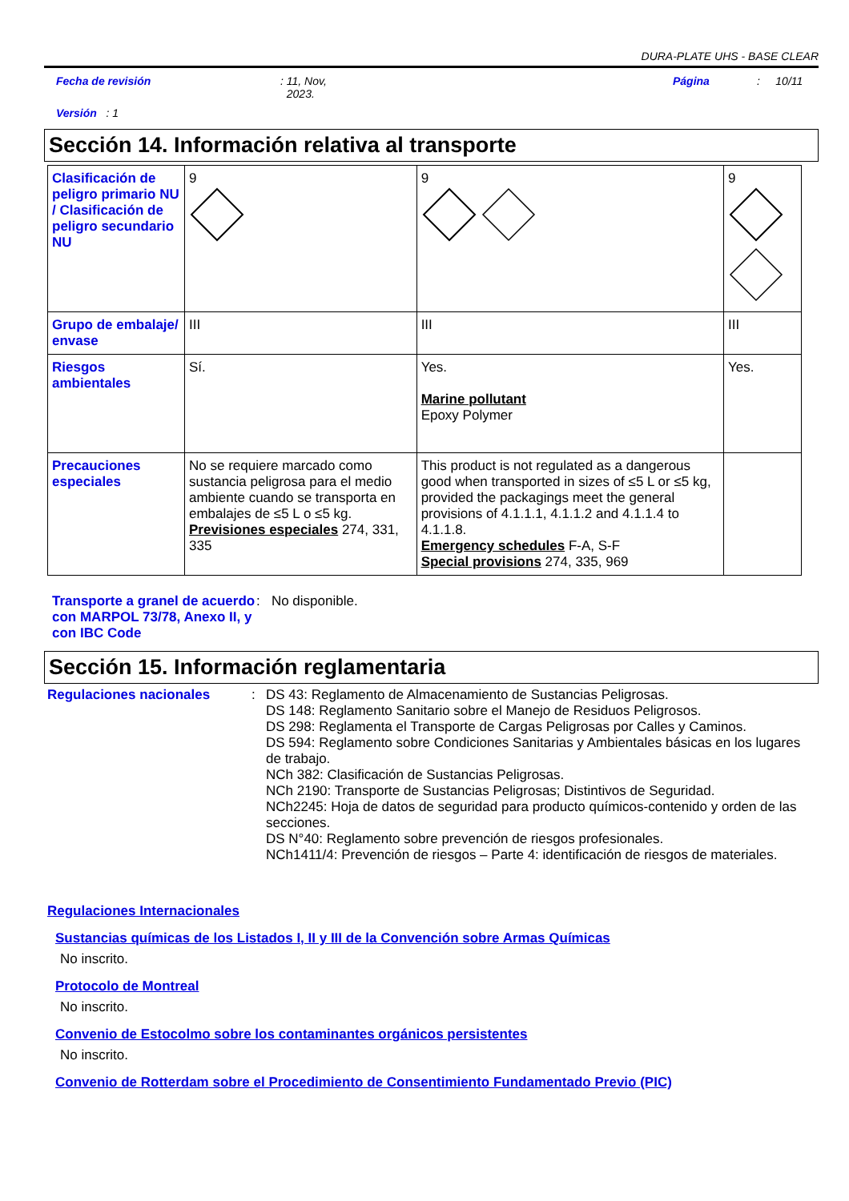DURA-PLATE UHS - BASE CLEAR
Fecha de revisión: 11, Nov,
2023. Página: 10/11
Versión : 1
Sección 14. Información relativa al transporte
| Clasificación de peligro primario NU / Clasificación de peligro secundario NU | 9 | 9 | 9 |
| Grupo de embalaje/ envase | III | III | III |
| Riesgos ambientales | Sí. | Yes. Marine pollutant Epoxy Polymer | Yes. |
| Precauciones especiales | No se requiere marcado como sustancia peligrosa para el medio ambiente cuando se transporta en embalajes de ≤5 L o ≤5 kg. Previsiones especiales 274, 331, 335 | This product is not regulated as a dangerous good when transported in sizes of ≤5 L or ≤5 kg, provided the packagings meet the general provisions of 4.1.1.1, 4.1.1.2 and 4.1.1.4 to 4.1.1.8. Emergency schedules F-A, S-F Special provisions 274, 335, 969 | |
Transporte a granel de acuerdo con MARPOL 73/78, Anexo II, y con IBC Code: No disponible.
Sección 15. Información reglamentaria
Regulaciones nacionales: DS 43: Reglamento de Almacenamiento de Sustancias Peligrosas.
DS 148: Reglamento Sanitario sobre el Manejo de Residuos Peligrosos.
DS 298: Reglamenta el Transporte de Cargas Peligrosas por Calles y Caminos.
DS 594: Reglamento sobre Condiciones Sanitarias y Ambientales básicas en los lugares de trabajo.
NCh 382: Clasificación de Sustancias Peligrosas.
NCh 2190: Transporte de Sustancias Peligrosas; Distintivos de Seguridad.
NCh2245: Hoja de datos de seguridad para producto químicos-contenido y orden de las secciones.
DS N°40: Reglamento sobre prevención de riesgos profesionales.
NCh1411/4: Prevención de riesgos – Parte 4: identificación de riesgos de materiales.
Regulaciones Internacionales
Sustancias químicas de los Listados I, II y III de la Convención sobre Armas Químicas
No inscrito.
Protocolo de Montreal
No inscrito.
Convenio de Estocolmo sobre los contaminantes orgánicos persistentes
No inscrito.
Convenio de Rotterdam sobre el Procedimiento de Consentimiento Fundamentado Previo (PIC)